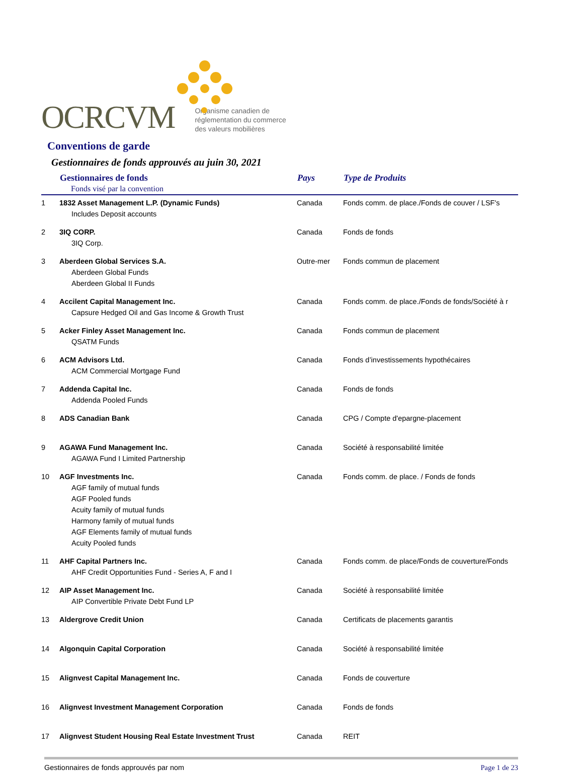OCRCVM Organisme canadien de
réglementation du commerce
des valeurs mobilières
Conventions de garde
Gestionnaires de fonds approuvés au juin 30, 2021
| | Gestionnaires de fonds Fonds visé par la convention | Pays | Type de Produits |
| --- | --- | --- | --- |
| 1 | 1832 Asset Management L.P. (Dynamic Funds) Includes Deposit accounts | Canada | Fonds comm. de place./Fonds de couver / LSF's |
| 2 | 3IQ CORP. 3IQ Corp. | Canada | Fonds de fonds |
| 3 | Aberdeen Global Services S.A. Aberdeen Global Funds Aberdeen Global II Funds | Outre-mer | Fonds commun de placement |
| 4 | Accilent Capital Management Inc. Capsure Hedged Oil and Gas Income & Growth Trust | Canada | Fonds comm. de place./Fonds de fonds/Société à r |
| 5 | Acker Finley Asset Management Inc. QSATM Funds | Canada | Fonds commun de placement |
| 6 | ACM Advisors Ltd. ACM Commercial Mortgage Fund | Canada | Fonds d’investissements hypothécaires |
| 7 | Addenda Capital Inc. Addenda Pooled Funds | Canada | Fonds de fonds |
| 8 | ADS Canadian Bank | Canada | CPG / Compte d'epargne-placement |
| 9 | AGAWA Fund Management Inc. AGAWA Fund I Limited Partnership | Canada | Société à responsabilité limitée |
| 10 | AGF Investments Inc. AGF family of mutual funds AGF Pooled funds Acuity family of mutual funds Harmony family of mutual funds AGF Elements family of mutual funds Acuity Pooled funds | Canada | Fonds comm. de place. / Fonds de fonds |
| 11 | AHF Capital Partners Inc. AHF Credit Opportunities Fund - Series A, F and I | Canada | Fonds comm. de place/Fonds de couverture/Fonds |
| 12 | AIP Asset Management Inc. AIP Convertible Private Debt Fund LP | Canada | Société à responsabilité limitée |
| 13 | Aldergrove Credit Union | Canada | Certificats de placements garantis |
| 14 | Algonquin Capital Corporation | Canada | Société à responsabilité limitée |
| 15 | Alignvest Capital Management Inc. | Canada | Fonds de couverture |
| 16 | Alignvest Investment Management Corporation | Canada | Fonds de fonds |
| 17 | Alignvest Student Housing Real Estate Investment Trust | Canada | REIT |
Gestionnaires de fonds approuvés par nom Page 1 de 23